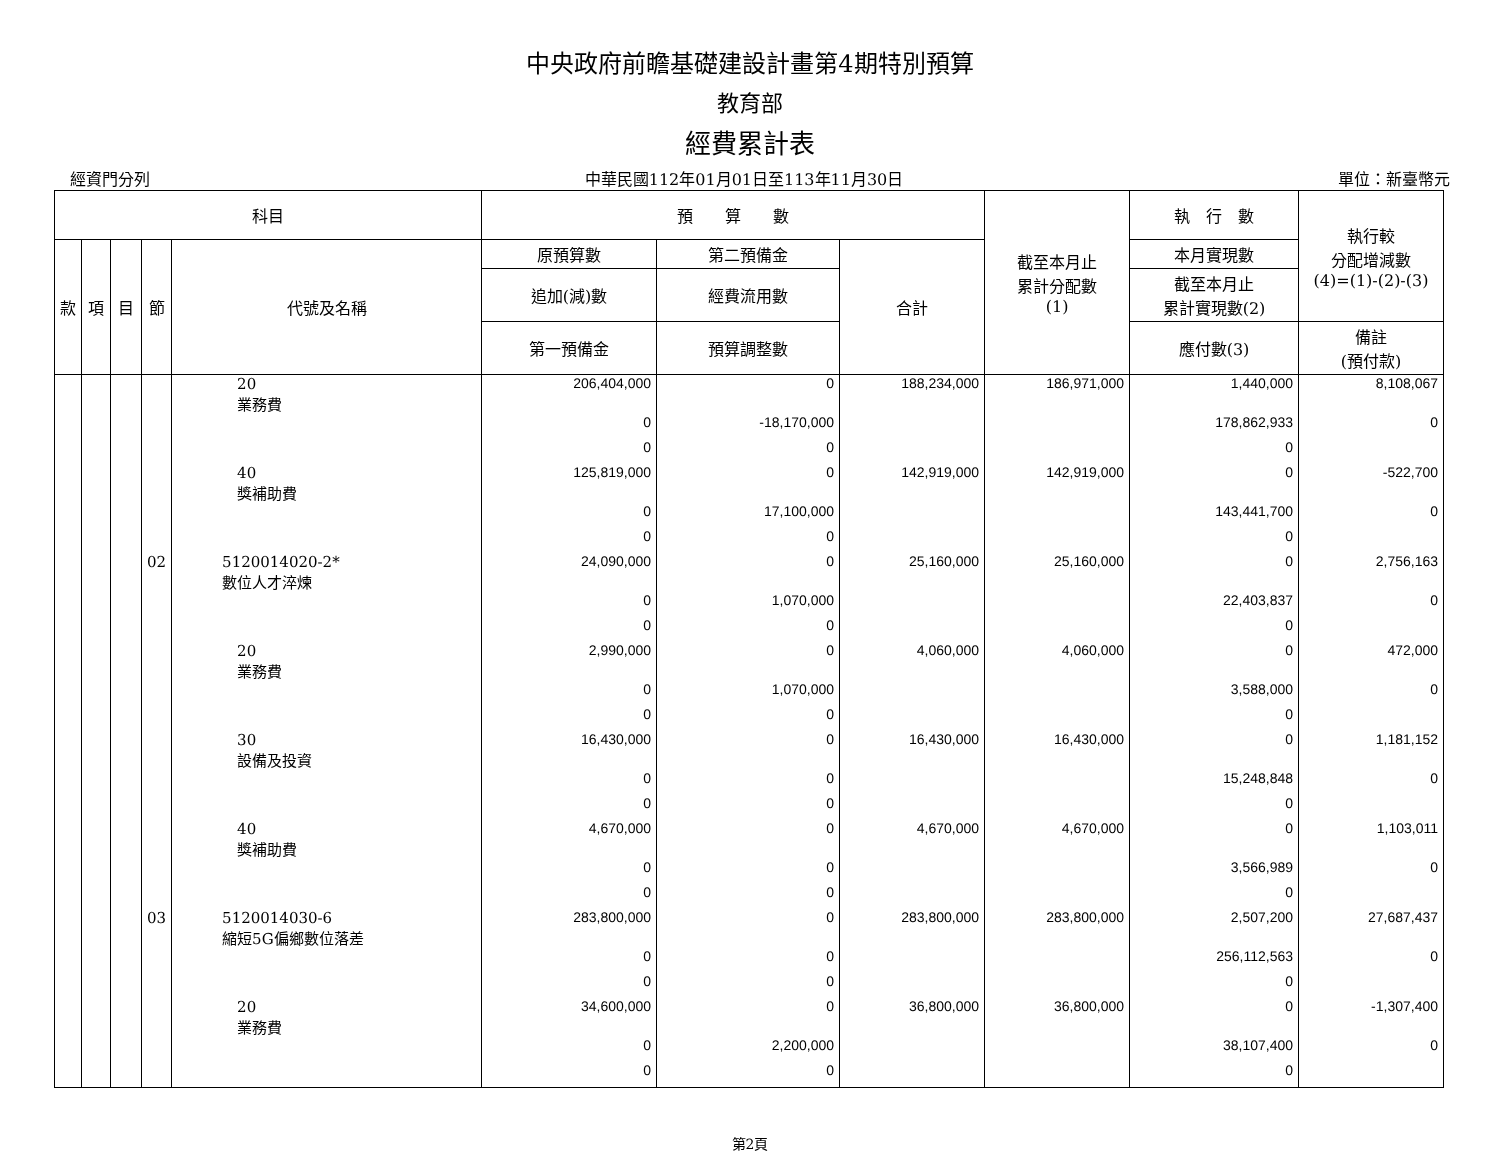中央政府前瞻基礎建設計畫第4期特別預算
教育部
經費累計表
經資門分列 中華民國112年01月01日至113年11月30日 單位：新臺幣元
| 科目 | | | | | 預 算 數 | | | 截至本月止 累計分配數 (1) | 執 行 數 | 執行較 分配增減數 (4)=(1)-(2)-(3) |
| --- | --- | --- | --- | --- | --- | --- | --- | --- | --- | --- |
| 款 | 項 | 目 | 節 | 代號及名稱 | 原預算數 | 第二預備金 | 合計 | | 本月實現數 | |
| | | | | | 追加(減)數 | 經費流用數 | | | 截至本月止 累計實現數(2) | |
| | | | | | 第一預備金 | 預算調整數 | | | 應付數(3) | 備註 (預付款) |
| | | | | 20 業務費 | 206,404,000 | 0 | 188,234,000 | 186,971,000 | 1,440,000 | 8,108,067 |
| | | | | | 0 | -18,170,000 | | | 178,862,933 | 0 |
| | | | | | 0 | 0 | | | 0 | |
| | | | | 40 獎補助費 | 125,819,000 | 0 | 142,919,000 | 142,919,000 | 0 | -522,700 |
| | | | | | 0 | 17,100,000 | | | 143,441,700 | 0 |
| | | | | | 0 | 0 | | | 0 | |
| | | | 02 | 5120014020-2* 數位人才淬煉 | 24,090,000 | 0 | 25,160,000 | 25,160,000 | 0 | 2,756,163 |
| | | | | | 0 | 1,070,000 | | | 22,403,837 | 0 |
| | | | | | 0 | 0 | | | 0 | |
| | | | | 20 業務費 | 2,990,000 | 0 | 4,060,000 | 4,060,000 | 0 | 472,000 |
| | | | | | 0 | 1,070,000 | | | 3,588,000 | 0 |
| | | | | | 0 | 0 | | | 0 | |
| | | | | 30 設備及投資 | 16,430,000 | 0 | 16,430,000 | 16,430,000 | 0 | 1,181,152 |
| | | | | | 0 | 0 | | | 15,248,848 | 0 |
| | | | | | 0 | 0 | | | 0 | |
| | | | | 40 獎補助費 | 4,670,000 | 0 | 4,670,000 | 4,670,000 | 0 | 1,103,011 |
| | | | | | 0 | 0 | | | 3,566,989 | 0 |
| | | | | | 0 | 0 | | | 0 | |
| | | | 03 | 5120014030-6 縮短5G偏鄉數位落差 | 283,800,000 | 0 | 283,800,000 | 283,800,000 | 2,507,200 | 27,687,437 |
| | | | | | 0 | 0 | | | 256,112,563 | 0 |
| | | | | | 0 | 0 | | | 0 | |
| | | | | 20 業務費 | 34,600,000 | 0 | 36,800,000 | 36,800,000 | 0 | -1,307,400 |
| | | | | | 0 | 2,200,000 | | | 38,107,400 | 0 |
| | | | | | 0 | 0 | | | 0 | |
第2頁